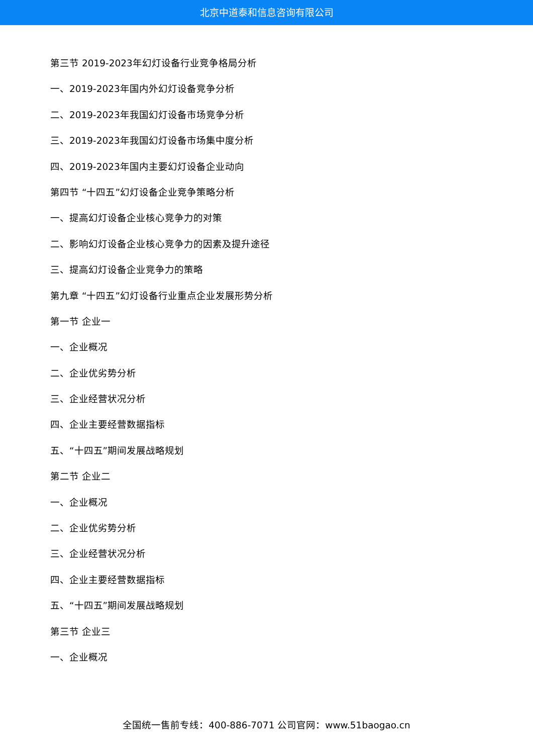北京中道泰和信息咨询有限公司
第三节 2019-2023年幻灯设备行业竞争格局分析
一、2019-2023年国内外幻灯设备竞争分析
二、2019-2023年我国幻灯设备市场竞争分析
三、2019-2023年我国幻灯设备市场集中度分析
四、2019-2023年国内主要幻灯设备企业动向
第四节 “十四五”幻灯设备企业竞争策略分析
一、提高幻灯设备企业核心竞争力的对策
二、影响幻灯设备企业核心竞争力的因素及提升途径
三、提高幻灯设备企业竞争力的策略
第九章 “十四五”幻灯设备行业重点企业发展形势分析
第一节 企业一
一、企业概况
二、企业优劣势分析
三、企业经营状况分析
四、企业主要经营数据指标
五、“十四五”期间发展战略规划
第二节 企业二
一、企业概况
二、企业优劣势分析
三、企业经营状况分析
四、企业主要经营数据指标
五、“十四五”期间发展战略规划
第三节 企业三
一、企业概况
全国统一售前专线：400-886-7071 公司官网：www.51baogao.cn